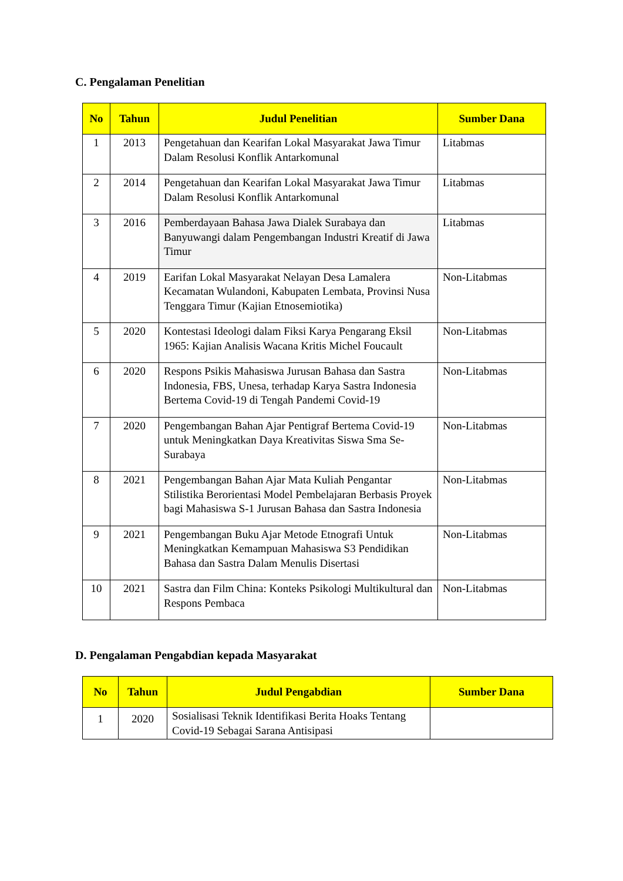C. Pengalaman Penelitian
| No | Tahun | Judul Penelitian | Sumber Dana |
| --- | --- | --- | --- |
| 1 | 2013 | Pengetahuan dan Kearifan Lokal Masyarakat Jawa Timur Dalam Resolusi Konflik Antarkomunal | Litabmas |
| 2 | 2014 | Pengetahuan dan Kearifan Lokal Masyarakat Jawa Timur Dalam Resolusi Konflik Antarkomunal | Litabmas |
| 3 | 2016 | Pemberdayaan Bahasa Jawa Dialek Surabaya dan Banyuwangi dalam Pengembangan Industri Kreatif di Jawa Timur | Litabmas |
| 4 | 2019 | Earifan Lokal Masyarakat Nelayan Desa Lamalera Kecamatan Wulandoni, Kabupaten Lembata, Provinsi Nusa Tenggara Timur (Kajian Etnosemiotika) | Non-Litabmas |
| 5 | 2020 | Kontestasi Ideologi dalam Fiksi Karya Pengarang Eksil 1965: Kajian Analisis Wacana Kritis Michel Foucault | Non-Litabmas |
| 6 | 2020 | Respons Psikis Mahasiswa Jurusan Bahasa dan Sastra Indonesia, FBS, Unesa, terhadap Karya Sastra Indonesia Bertema Covid-19 di Tengah Pandemi Covid-19 | Non-Litabmas |
| 7 | 2020 | Pengembangan Bahan Ajar Pentigraf Bertema Covid-19 untuk Meningkatkan Daya Kreativitas Siswa Sma Se-Surabaya | Non-Litabmas |
| 8 | 2021 | Pengembangan Bahan Ajar Mata Kuliah Pengantar Stilistika Berorientasi Model Pembelajaran Berbasis Proyek bagi Mahasiswa S-1 Jurusan Bahasa dan Sastra Indonesia | Non-Litabmas |
| 9 | 2021 | Pengembangan Buku Ajar Metode Etnografi Untuk Meningkatkan Kemampuan Mahasiswa S3 Pendidikan Bahasa dan Sastra Dalam Menulis Disertasi | Non-Litabmas |
| 10 | 2021 | Sastra dan Film China: Konteks Psikologi Multikultural dan Respons Pembaca | Non-Litabmas |
D. Pengalaman Pengabdian kepada Masyarakat
| No | Tahun | Judul Pengabdian | Sumber Dana |
| --- | --- | --- | --- |
| 1 | 2020 | Sosialisasi Teknik Identifikasi Berita Hoaks Tentang Covid-19 Sebagai Sarana Antisipasi | |